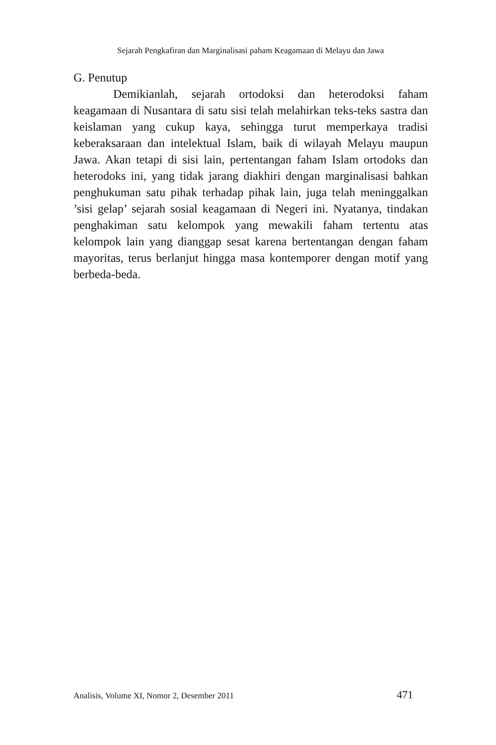Sejarah Pengkafiran dan Marginalisasi paham Keagamaan di Melayu dan Jawa
G. Penutup
Demikianlah, sejarah ortodoksi dan heterodoksi faham keagamaan di Nusantara di satu sisi telah melahirkan teks-teks sastra dan keislaman yang cukup kaya, sehingga turut memperkaya tradisi keberaksaraan dan intelektual Islam, baik di wilayah Melayu maupun Jawa. Akan tetapi di sisi lain, pertentangan faham Islam ortodoks dan heterodoks ini, yang tidak jarang diakhiri dengan marginalisasi bahkan penghukuman satu pihak terhadap pihak lain, juga telah meninggalkan ’sisi gelap’ sejarah sosial keagamaan di Negeri ini. Nyatanya, tindakan penghakiman satu kelompok yang mewakili faham tertentu atas kelompok lain yang dianggap sesat karena bertentangan dengan faham mayoritas, terus berlanjut hingga masa kontemporer dengan motif yang berbeda-beda.
Analisis, Volume XI, Nomor 2, Desember 2011 471